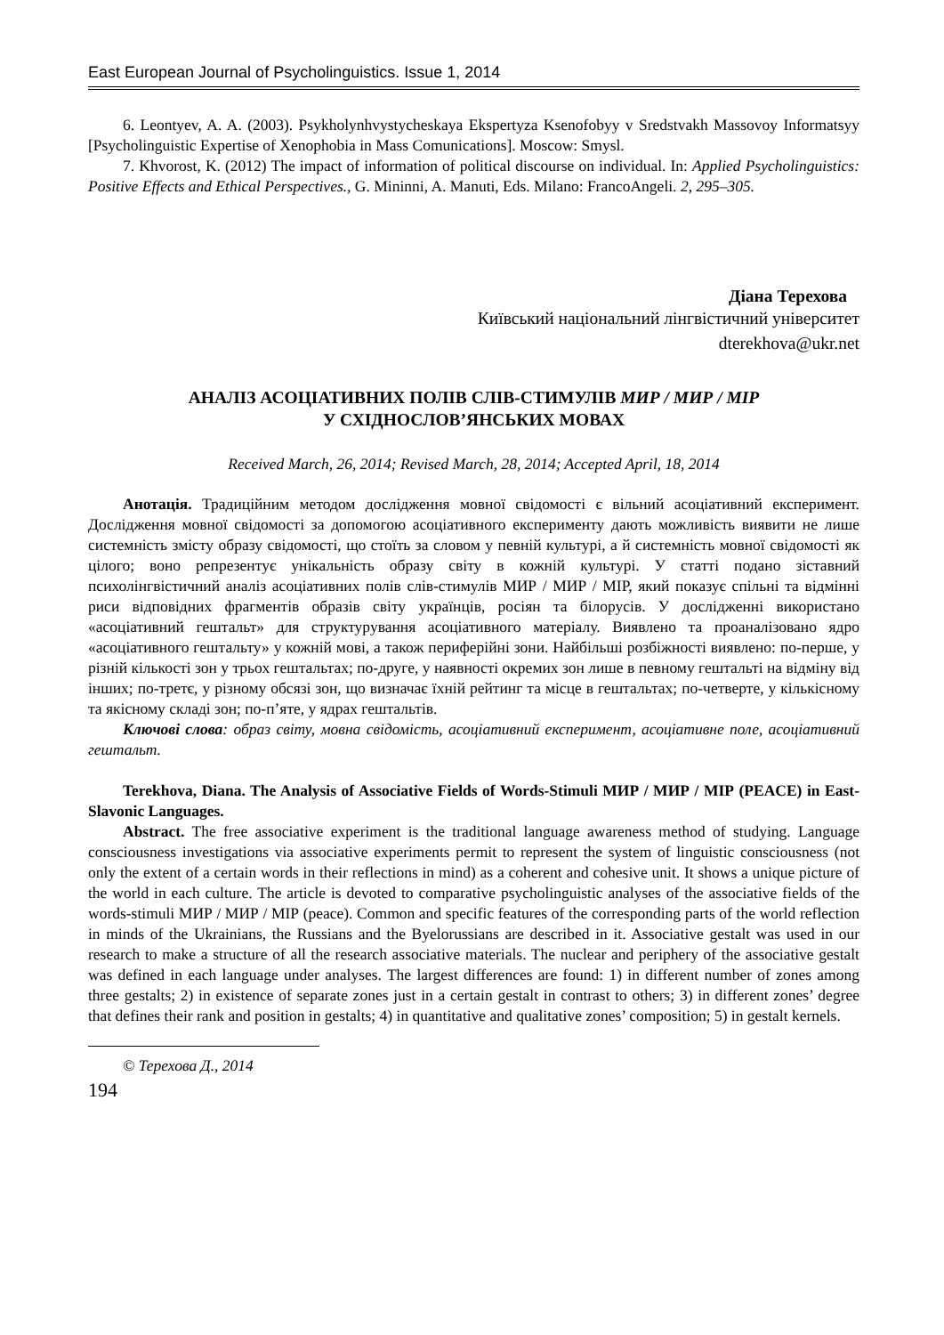East European Journal of Psycholinguistics. Issue 1, 2014
6. Leontyev, A. A. (2003). Psykholynhvystycheskaya Ekspertyza Ksenofobyy v Sredstvakh Massovoy Informatsyy [Psycholinguistic Expertise of Xenophobia in Mass Comunications]. Moscow: Smysl.
7. Khvorost, K. (2012) The impact of information of political discourse on individual. In: Applied Psycholinguistics: Positive Effects and Ethical Perspectives., G. Mininni, A. Manuti, Eds. Milano: FrancoAngeli. 2, 295–305.
Діана Терехова
Київський національний лінгвістичний університет
dterekhova@ukr.net
АНАЛІЗ АСОЦІАТИВНИХ ПОЛІВ СЛІВ-СТИМУЛІВ МИР / МИР / МІР
У СХІДНОСЛОВ’ЯНСЬКИХ МОВАХ
Received March, 26, 2014; Revised March, 28, 2014; Accepted April, 18, 2014
Анотація. Традиційним методом дослідження мовної свідомості є вільний асоціативний експеримент. Дослідження мовної свідомості за допомогою асоціативного експерименту дають можливість виявити не лише системність змісту образу свідомості, що стоїть за словом у певній культурі, а й системність мовної свідомості як цілого; воно репрезентує унікальність образу світу в кожній культурі. У статті подано зіставний психолінгвістичний аналіз асоціативних полів слів-стимулів МИР / МИР / МІР, який показує спільні та відмінні риси відповідних фрагментів образів світу українців, росіян та білорусів. У дослідженні використано «асоціативний гештальт» для структурування асоціативного матеріалу. Виявлено та проаналізовано ядро «асоціативного гештальту» у кожній мові, а також периферійні зони. Найбільші розбіжності виявлено: по-перше, у різній кількості зон у трьох гештальтах; по-друге, у наявності окремих зон лише в певному гештальті на відміну від інших; по-третє, у різному обсязі зон, що визначає їхній рейтинг та місце в гештальтах; по-четверте, у кількісному та якісному складі зон; по-п’яте, у ядрах гештальтів.
Ключові слова: образ світу, мовна свідомість, асоціативний експеримент, асоціативне поле, асоціативний гештальт.
Terekhova, Diana. The Analysis of Associative Fields of Words-Stimuli МИР / МИР / МІР (PEACE) in East-Slavonic Languages.
Abstract. The free associative experiment is the traditional language awareness method of studying. Language consciousness investigations via associative experiments permit to represent the system of linguistic consciousness (not only the extent of a certain words in their reflections in mind) as a coherent and cohesive unit. It shows a unique picture of the world in each culture. The article is devoted to comparative psycholinguistic analyses of the associative fields of the words-stimuli МИР / МИР / МІР (peace). Common and specific features of the corresponding parts of the world reflection in minds of the Ukrainians, the Russians and the Byelorussians are described in it. Associative gestalt was used in our research to make a structure of all the research associative materials. The nuclear and periphery of the associative gestalt was defined in each language under analyses. The largest differences are found: 1) in different number of zones among three gestalts; 2) in existence of separate zones just in a certain gestalt in contrast to others; 3) in different zones’ degree that defines their rank and position in gestalts; 4) in quantitative and qualitative zones’ composition; 5) in gestalt kernels.
© Терехова Д., 2014
194